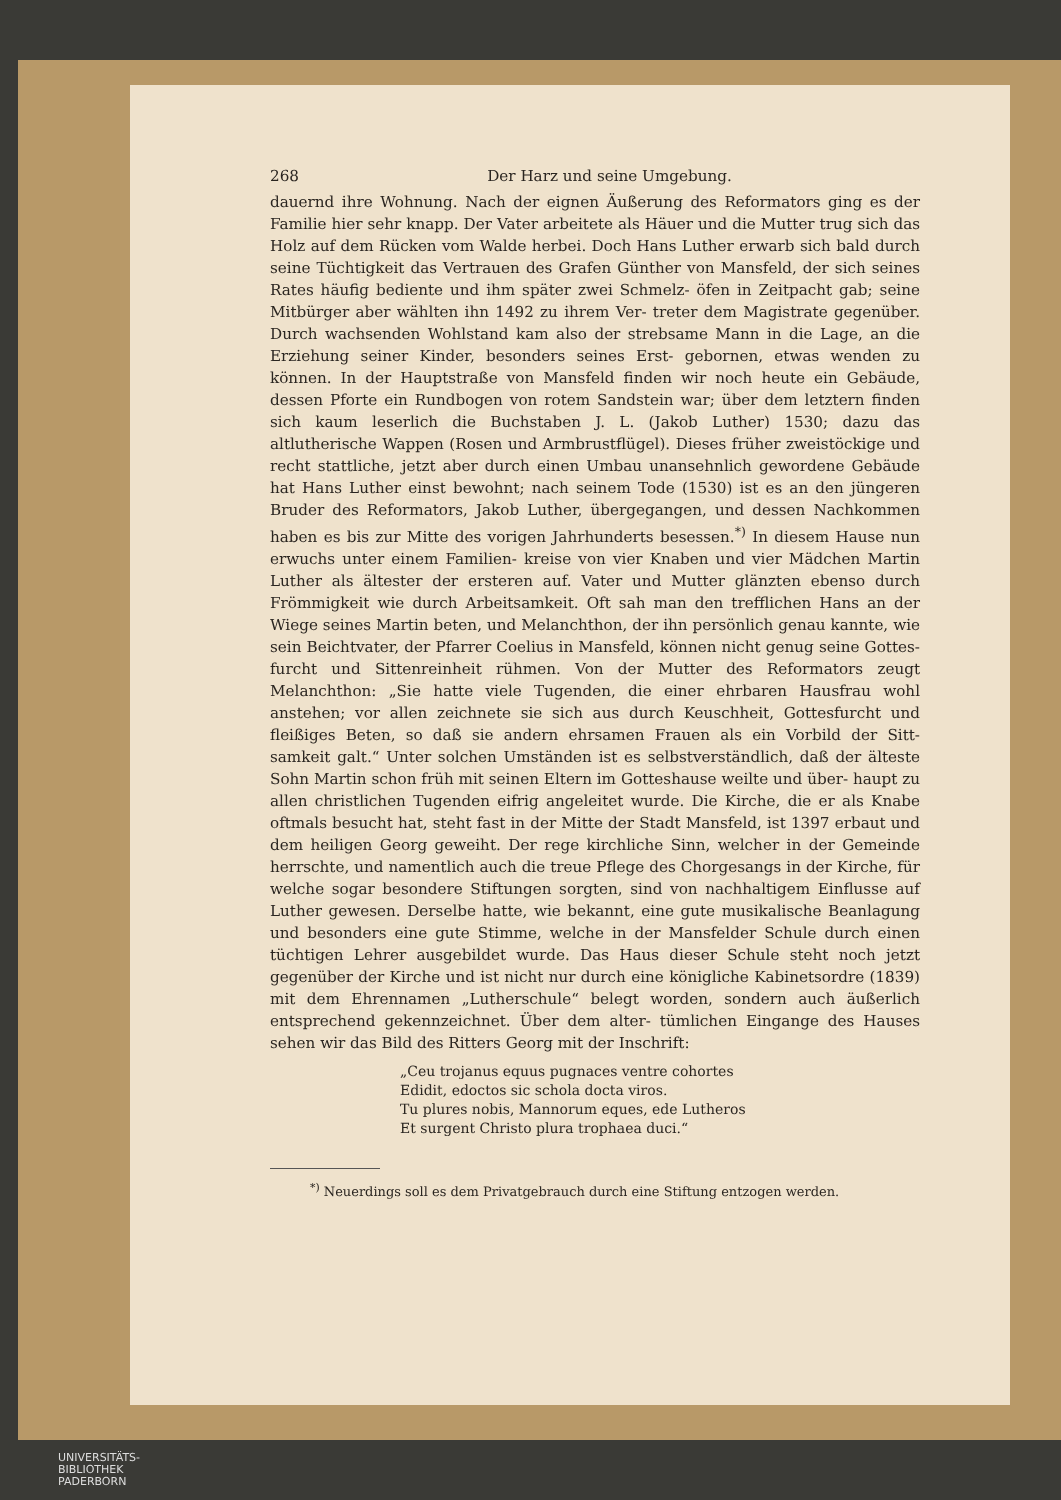268 Der Harz und seine Umgebung.
dauernd ihre Wohnung. Nach der eignen Äußerung des Reformators ging es der Familie hier sehr knapp. Der Vater arbeitete als Häuer und die Mutter trug sich das Holz auf dem Rücken vom Walde herbei. Doch Hans Luther erwarb sich bald durch seine Tüchtigkeit das Vertrauen des Grafen Günther von Mansfeld, der sich seines Rates häufig bediente und ihm später zwei Schmelz- öfen in Zeitpacht gab; seine Mitbürger aber wählten ihn 1492 zu ihrem Ver- treter dem Magistrate gegenüber. Durch wachsenden Wohlstand kam also der strebsame Mann in die Lage, an die Erziehung seiner Kinder, besonders seines Erst- gebornen, etwas wenden zu können. In der Hauptstraße von Mansfeld finden wir noch heute ein Gebäude, dessen Pforte ein Rundbogen von rotem Sandstein war; über dem letztern finden sich kaum leserlich die Buchstaben J. L. (Jakob Luther) 1530; dazu das altlutherische Wappen (Rosen und Armbrustflügel). Dieses früher zweistöckige und recht stattliche, jetzt aber durch einen Umbau unansehnlich gewordene Gebäude hat Hans Luther einst bewohnt; nach seinem Tode (1530) ist es an den jüngeren Bruder des Reformators, Jakob Luther, übergegangen, und dessen Nachkommen haben es bis zur Mitte des vorigen Jahrhunderts besessen.<sup>*)</sup> In diesem Hause nun erwuchs unter einem Familien- kreise von vier Knaben und vier Mädchen Martin Luther als ältester der ersteren auf. Vater und Mutter glänzten ebenso durch Frömmigkeit wie durch Arbeitsamkeit. Oft sah man den trefflichen Hans an der Wiege seines Martin beten, und Melanchthon, der ihn persönlich genau kannte, wie sein Beichtvater, der Pfarrer Coelius in Mansfeld, können nicht genug seine Gottes- furcht und Sittenreinheit rühmen. Von der Mutter des Reformators zeugt Melanchthon: „Sie hatte viele Tugenden, die einer ehrbaren Hausfrau wohl anstehen; vor allen zeichnete sie sich aus durch Keuschheit, Gottesfurcht und fleißiges Beten, so daß sie andern ehrsamen Frauen als ein Vorbild der Sitt- samkeit galt.“ Unter solchen Umständen ist es selbstverständlich, daß der älteste Sohn Martin schon früh mit seinen Eltern im Gotteshause weilte und über- haupt zu allen christlichen Tugenden eifrig angeleitet wurde. Die Kirche, die er als Knabe oftmals besucht hat, steht fast in der Mitte der Stadt Mansfeld, ist 1397 erbaut und dem heiligen Georg geweiht. Der rege kirchliche Sinn, welcher in der Gemeinde herrschte, und namentlich auch die treue Pflege des Chorgesangs in der Kirche, für welche sogar besondere Stiftungen sorgten, sind von nachhaltigem Einflusse auf Luther gewesen. Derselbe hatte, wie bekannt, eine gute musikalische Beanlagung und besonders eine gute Stimme, welche in der Mansfelder Schule durch einen tüchtigen Lehrer ausgebildet wurde. Das Haus dieser Schule steht noch jetzt gegenüber der Kirche und ist nicht nur durch eine königliche Kabinetsordre (1839) mit dem Ehrennamen „Lutherschule“ belegt worden, sondern auch äußerlich entsprechend gekennzeichnet. Über dem alter- tümlichen Eingange des Hauses sehen wir das Bild des Ritters Georg mit der Inschrift:
„Ceu trojanus equus pugnaces ventre cohortes
Edidit, edoctos sic schola docta viros.
Tu plures nobis, Mannorum eques, ede Lutheros
Et surgent Christo plura trophaea duci.“
<sup>*)</sup> Neuerdings soll es dem Privatgebrauch durch eine Stiftung entzogen werden.
UNIVERSITÄTS-
BIBLIOTHEK
PADERBORN